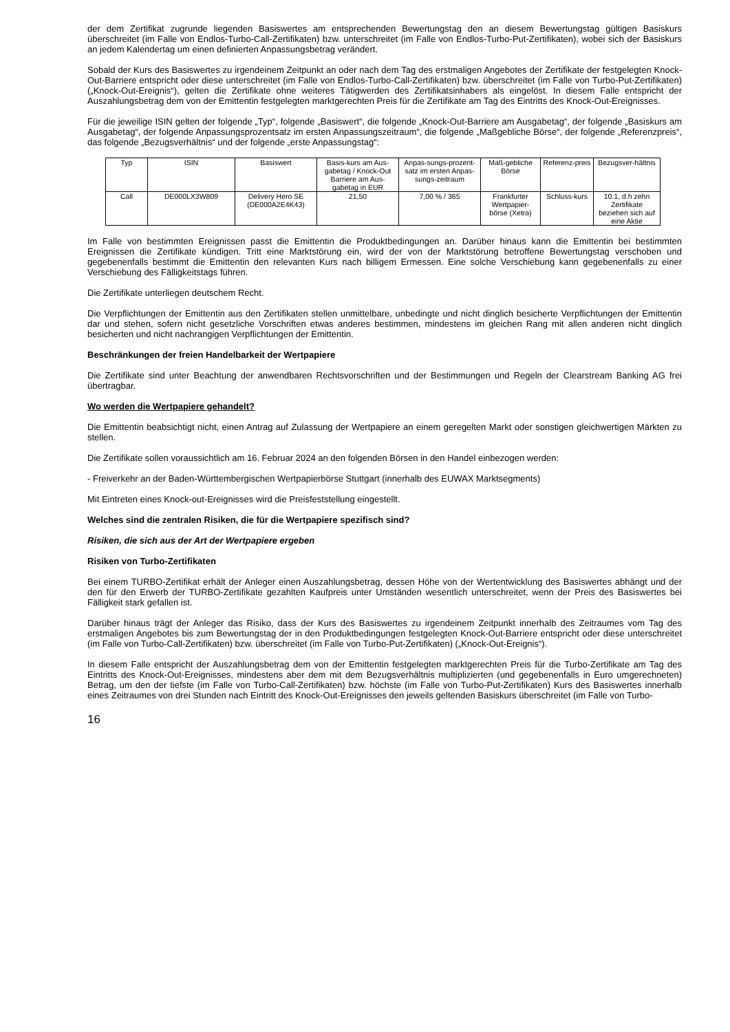der dem Zertifikat zugrunde liegenden Basiswertes am entsprechenden Bewertungstag den an diesem Bewertungstag gültigen Basiskurs überschreitet (im Falle von Endlos-Turbo-Call-Zertifikaten) bzw. unterschreitet (im Falle von Endlos-Turbo-Put-Zertifikaten), wobei sich der Basiskurs an jedem Kalendertag um einen definierten Anpassungsbetrag verändert.
Sobald der Kurs des Basiswertes zu irgendeinem Zeitpunkt an oder nach dem Tag des erstmaligen Angebotes der Zertifikate der festgelegten Knock-Out-Barriere entspricht oder diese unterschreitet (im Falle von Endlos-Turbo-Call-Zertifikaten) bzw. überschreitet (im Falle von Turbo-Put-Zertifikaten) („Knock-Out-Ereignis“), gelten die Zertifikate ohne weiteres Tätigwerden des Zertifikatsinhabers als eingelöst. In diesem Falle entspricht der Auszahlungsbetrag dem von der Emittentin festgelegten marktgerechten Preis für die Zertifikate am Tag des Eintritts des Knock-Out-Ereignisses.
Für die jeweilige ISIN gelten der folgende „Typ“, folgende „Basiswert“, die folgende „Knock-Out-Barriere am Ausgabetag“, der folgende „Basiskurs am Ausgabetag“, der folgende Anpassungsprozentsatz im ersten Anpassungszeitraum“, die folgende „Maßgebliche Börse“, der folgende „Referenzpreis“, das folgende „Bezugsverhältnis“ und der folgende „erste Anpassungstag“:
| Typ | ISIN | Basiswert | Basis-kurs am Aus-gabetag / Knock-Out Barriere am Aus-gabetag in EUR | Anpas-sungs-prozent-satz im ersten Anpas-sungs-zeitraum | Maß-gebliche Börse | Referenz-preis | Bezugsver-hältnis |
| --- | --- | --- | --- | --- | --- | --- | --- |
| Call | DE000LX3W809 | Delivery Hero SE (DE000A2E4K43) | 21,50 | 7,00 % / 365 | Frankfurter Wertpapier-börse (Xetra) | Schluss-kurs | 10:1, d.h zehn Zertifikate beziehen sich auf eine Aktie |
Im Falle von bestimmten Ereignissen passt die Emittentin die Produktbedingungen an. Darüber hinaus kann die Emittentin bei bestimmten Ereignissen die Zertifikate kündigen. Tritt eine Marktstörung ein, wird der von der Marktstörung betroffene Bewertungstag verschoben und gegebenenfalls bestimmt die Emittentin den relevanten Kurs nach billigem Ermessen. Eine solche Verschiebung kann gegebenenfalls zu einer Verschiebung des Fälligkeitstags führen.
Die Zertifikate unterliegen deutschem Recht.
Die Verpflichtungen der Emittentin aus den Zertifikaten stellen unmittelbare, unbedingte und nicht dinglich besicherte Verpflichtungen der Emittentin dar und stehen, sofern nicht gesetzliche Vorschriften etwas anderes bestimmen, mindestens im gleichen Rang mit allen anderen nicht dinglich besicherten und nicht nachrangigen Verpflichtungen der Emittentin.
Beschränkungen der freien Handelbarkeit der Wertpapiere
Die Zertifikate sind unter Beachtung der anwendbaren Rechtsvorschriften und der Bestimmungen und Regeln der Clearstream Banking AG frei übertragbar.
Wo werden die Wertpapiere gehandelt?
Die Emittentin beabsichtigt nicht, einen Antrag auf Zulassung der Wertpapiere an einem geregelten Markt oder sonstigen gleichwertigen Märkten zu stellen.
Die Zertifikate sollen voraussichtlich am 16. Februar 2024 an den folgenden Börsen in den Handel einbezogen werden:
- Freiverkehr an der Baden-Württembergischen Wertpapierbörse Stuttgart (innerhalb des EUWAX Marktsegments)
Mit Eintreten eines Knock-out-Ereignisses wird die Preisfeststellung eingestellt.
Welches sind die zentralen Risiken, die für die Wertpapiere spezifisch sind?
Risiken, die sich aus der Art der Wertpapiere ergeben
Risiken von Turbo-Zertifikaten
Bei einem TURBO-Zertifikat erhält der Anleger einen Auszahlungsbetrag, dessen Höhe von der Wertentwicklung des Basiswertes abhängt und der den für den Erwerb der TURBO-Zertifikate gezahlten Kaufpreis unter Umständen wesentlich unterschreitet, wenn der Preis des Basiswertes bei Fälligkeit stark gefallen ist.
Darüber hinaus trägt der Anleger das Risiko, dass der Kurs des Basiswertes zu irgendeinem Zeitpunkt innerhalb des Zeitraumes vom Tag des erstmaligen Angebotes bis zum Bewertungstag der in den Produktbedingungen festgelegten Knock-Out-Barriere entspricht oder diese unterschreitet (im Falle von Turbo-Call-Zertifikaten) bzw. überschreitet (im Falle von Turbo-Put-Zertifikaten) („Knock-Out-Ereignis“).
In diesem Falle entspricht der Auszahlungsbetrag dem von der Emittentin festgelegten marktgerechten Preis für die Turbo-Zertifikate am Tag des Eintritts des Knock-Out-Ereignisses, mindestens aber dem mit dem Bezugsverhältnis multiplizierten (und gegebenenfalls in Euro umgerechneten) Betrag, um den der tiefste (im Falle von Turbo-Call-Zertifikaten) bzw. höchste (im Falle von Turbo-Put-Zertifikaten) Kurs des Basiswertes innerhalb eines Zeitraumes von drei Stunden nach Eintritt des Knock-Out-Ereignisses den jeweils geltenden Basiskurs überschreitet (im Falle von Turbo-
16